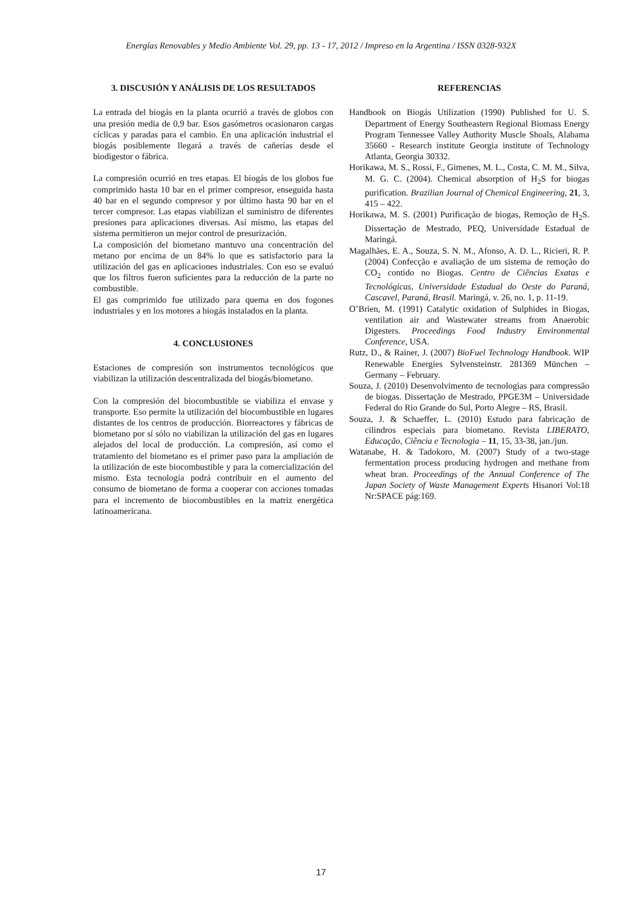Energías Renovables y Medio Ambiente Vol. 29, pp. 13 - 17, 2012 / Impreso en la Argentina / ISSN 0328-932X
3. DISCUSIÓN Y ANÁLISIS DE LOS RESULTADOS
La entrada del biogás en la planta ocurrió a través de globos con una presión media de 0,9 bar. Esos gasómetros ocasionaron cargas cíclicas y paradas para el cambio. En una aplicación industrial el biogás posiblemente llegará a través de cañerías desde el biodigestor o fábrica.
La compresión ocurrió en tres etapas. El biogás de los globos fue comprimido hasta 10 bar en el primer compresor, enseguida hasta 40 bar en el segundo compresor y por último hasta 90 bar en el tercer compresor. Las etapas viabilizan el suministro de diferentes presiones para aplicaciones diversas. Así mismo, las etapas del sistema permitieron un mejor control de presurización.
La composición del biometano mantuvo una concentración del metano por encima de un 84% lo que es satisfactorio para la utilización del gas en aplicaciones industriales. Con eso se evaluó que los filtros fueron suficientes para la reducción de la parte no combustible.
El gas comprimido fue utilizado para quema en dos fogones industriales y en los motores a biogás instalados en la planta.
4. CONCLUSIONES
Estaciones de compresión son instrumentos tecnológicos que viabilizan la utilización descentralizada del biogás/biometano.
Con la compresión del biocombustible se viabiliza el envase y transporte. Eso permite la utilización del biocombustible en lugares distantes de los centros de producción. Biorreactores y fábricas de biometano por sí sólo no viabilizan la utilización del gas en lugares alejados del local de producción. La compresión, así como el tratamiento del biometano es el primer paso para la ampliación de la utilización de este biocombustible y para la comercialización del mismo. Esta tecnología podrá contribuir en el aumento del consumo de biometano de forma a cooperar con acciones tomadas para el incremento de biocombustibles en la matriz energética latinoamericana.
REFERENCIAS
Handbook on Biogás Utilization (1990) Published for U. S. Department of Energy Southeastern Regional Biomass Energy Program Tennessee Valley Authority Muscle Shoals, Alabama 35660 - Research institute Georgia institute of Technology Atlanta, Georgia 30332.
Horikawa, M. S., Rossi, F., Gimenes, M. L., Costa, C. M. M., Silva, M. G. C. (2004). Chemical absorption of H<sub>2</sub>S for biogas purification. Brazilian Journal of Chemical Engineering, 21, 3, 415 – 422.
Horikawa, M. S. (2001) Purificação de biogas, Remoção de H<sub>2</sub>S. Dissertação de Mestrado, PEQ, Universidade Estadual de Maringá.
Magalhães, E. A., Souza, S. N. M., Afonso, A. D. L., Ricieri, R. P. (2004) Confecção e avaliação de um sistema de remoção do CO<sub>2</sub> contido no Biogas. Centro de Ciências Exatas e Tecnológicas, Universidade Estadual do Oeste do Paraná, Cascavel, Paraná, Brasil. Maringá, v. 26, no. 1, p. 11-19.
O’Brien, M. (1991) Catalytic oxidation of Sulphides in Biogas, ventilation air and Wastewater streams from Anaerobic Digesters. Proceedings Food Industry Environmental Conference, USA.
Rutz, D., & Rainer, J. (2007) BioFuel Technology Handbook. WIP Renewable Energies Sylvensteinstr. 281369 München – Germany – February.
Souza, J. (2010) Desenvolvimento de tecnologias para compressão de biogas. Dissertação de Mestrado, PPGE3M – Universidade Federal do Rio Grande do Sul, Porto Alegre – RS, Brasil.
Souza, J. & Schaeffer, L. (2010) Estudo para fabricação de cilindros especiais para biometano. Revista LIBERATO, Educação, Ciência e Tecnologia – 11, 15, 33-38, jan./jun.
Watanabe, H. & Tadokoro, M. (2007) Study of a two-stage fermentation process producing hydrogen and methane from wheat bran. Proceedings of the Annual Conference of The Japan Society of Waste Management Experts Hisanori Vol:18 Nr:SPACE pág:169.
17